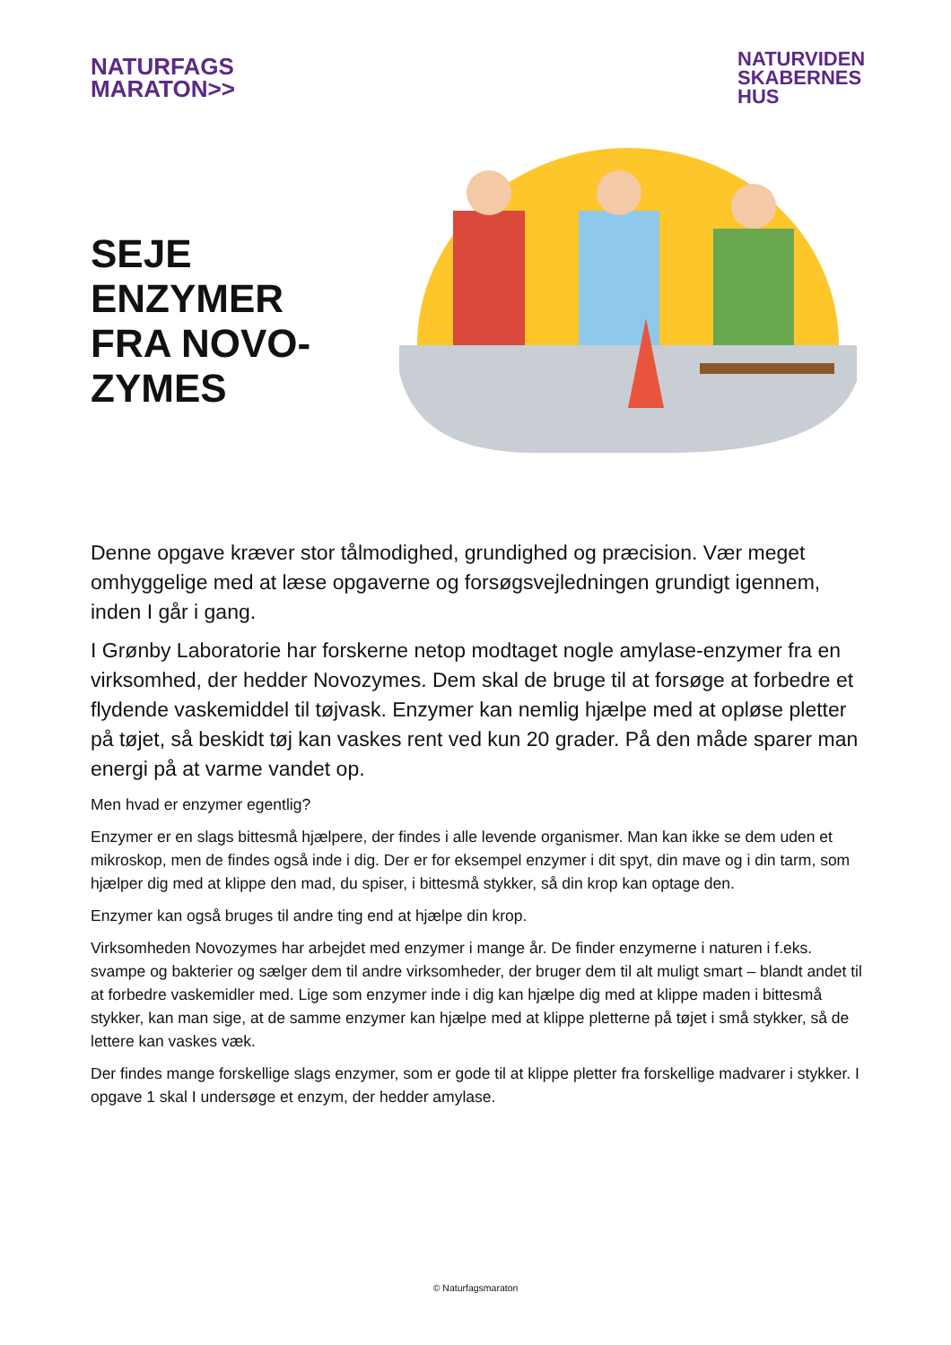NATURFAGS
MARATON>>
NATURVIDEN
SKABERNES
HUS
SEJE
ENZYMER
FRA NOVO-
ZYMES
Denne opgave kræver stor tålmodighed, grundighed og præcision. Vær meget omhyggelige med at læse opgaverne og forsøgsvejledningen grundigt igennem, inden I går i gang.
I Grønby Laboratorie har forskerne netop modtaget nogle amylase-enzymer fra en virksomhed, der hedder Novozymes. Dem skal de bruge til at forsøge at forbedre et flydende vaskemiddel til tøjvask. Enzymer kan nemlig hjælpe med at opløse pletter på tøjet, så beskidt tøj kan vaskes rent ved kun 20 grader. På den måde sparer man energi på at varme vandet op.
Men hvad er enzymer egentlig?
Enzymer er en slags bittesmå hjælpere, der findes i alle levende organismer. Man kan ikke se dem uden et mikroskop, men de findes også inde i dig. Der er for eksempel enzymer i dit spyt, din mave og i din tarm, som hjælper dig med at klippe den mad, du spiser, i bittesmå stykker, så din krop kan optage den.
Enzymer kan også bruges til andre ting end at hjælpe din krop.
Virksomheden Novozymes har arbejdet med enzymer i mange år. De finder enzymerne i naturen i f.eks. svampe og bakterier og sælger dem til andre virksomheder, der bruger dem til alt muligt smart – blandt andet til at forbedre vaskemidler med. Lige som enzymer inde i dig kan hjælpe dig med at klippe maden i bittesmå stykker, kan man sige, at de samme enzymer kan hjælpe med at klippe pletterne på tøjet i små stykker, så de lettere kan vaskes væk.
Der findes mange forskellige slags enzymer, som er gode til at klippe pletter fra forskellige madvarer i stykker. I opgave 1 skal I undersøge et enzym, der hedder amylase.
© Naturfagsmaraton